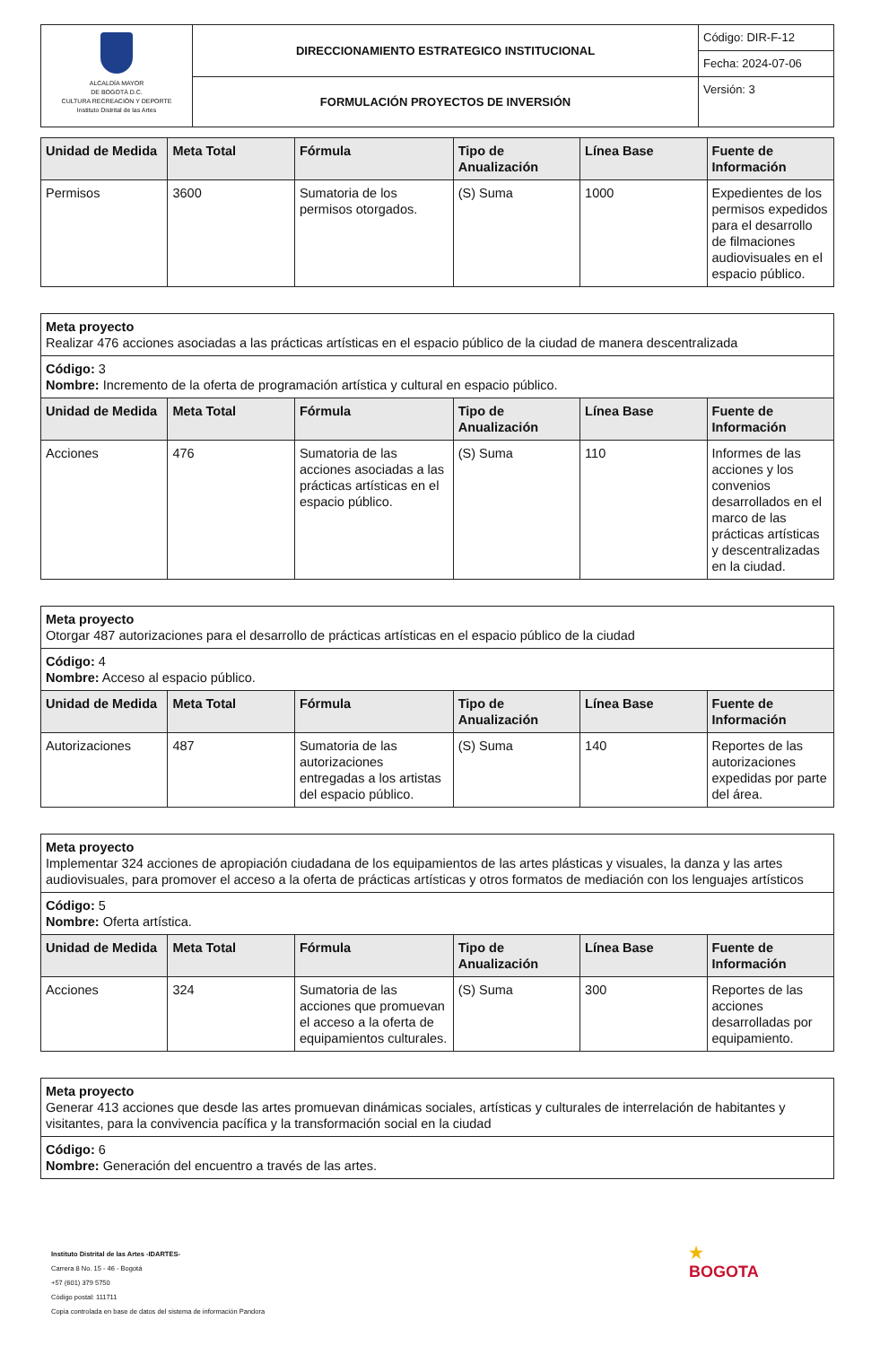| ALCALDÍA MAYOR DE BOGOTÁ D.C. CULTURA RECREACIÓN Y DEPORTE Instituto Distrital de las Artes | DIRECCIONAMIENTO ESTRATEGICO INSTITUCIONAL | Código: DIR-F-12 |
| | | Fecha: 2024-07-06 |
| | FORMULACIÓN PROYECTOS DE INVERSIÓN | Versión: 3 |
| Unidad de Medida | Meta Total | Fórmula | Tipo de Anualización | Línea Base | Fuente de Información |
| --- | --- | --- | --- | --- | --- |
| Permisos | 3600 | Sumatoria de los permisos otorgados. | (S) Suma | 1000 | Expedientes de los permisos expedidos para el desarrollo de filmaciones audiovisuales en el espacio público. |
| Meta proyecto Realizar 476 acciones asociadas a las prácticas artísticas en el espacio público de la ciudad de manera descentralizada | | | | | |
| Código: 3 Nombre: Incremento de la oferta de programación artística y cultural en espacio público. | | | | | |
| Unidad de Medida | Meta Total | Fórmula | Tipo de Anualización | Línea Base | Fuente de Información |
| Acciones | 476 | Sumatoria de las acciones asociadas a las prácticas artísticas en el espacio público. | (S) Suma | 110 | Informes de las acciones y los convenios desarrollados en el marco de las prácticas artísticas y descentralizadas en la ciudad. |
| Meta proyecto Otorgar 487 autorizaciones para el desarrollo de prácticas artísticas en el espacio público de la ciudad | | | | | |
| Código: 4 Nombre: Acceso al espacio público. | | | | | |
| Unidad de Medida | Meta Total | Fórmula | Tipo de Anualización | Línea Base | Fuente de Información |
| Autorizaciones | 487 | Sumatoria de las autorizaciones entregadas a los artistas del espacio público. | (S) Suma | 140 | Reportes de las autorizaciones expedidas por parte del área. |
| Meta proyecto Implementar 324 acciones de apropiación ciudadana de los equipamientos de las artes plásticas y visuales, la danza y las artes audiovisuales, para promover el acceso a la oferta de prácticas artísticas y otros formatos de mediación con los lenguajes artísticos | | | | | |
| Código: 5 Nombre: Oferta artística. | | | | | |
| Unidad de Medida | Meta Total | Fórmula | Tipo de Anualización | Línea Base | Fuente de Información |
| Acciones | 324 | Sumatoria de las acciones que promuevan el acceso a la oferta de equipamientos culturales. | (S) Suma | 300 | Reportes de las acciones desarrolladas por equipamiento. |
| Meta proyecto Generar 413 acciones que desde las artes promuevan dinámicas sociales, artísticas y culturales de interrelación de habitantes y visitantes, para la convivencia pacífica y la transformación social en la ciudad |
| Código: 6 Nombre: Generación del encuentro a través de las artes. |
Instituto Distrital de las Artes -IDARTES-
Carrera 8 No. 15 - 46 - Bogotá
+57 (601) 379 5750
Código postal: 111711
Copia controlada en base de datos del sistema de información Pandora
★
BOGOTA